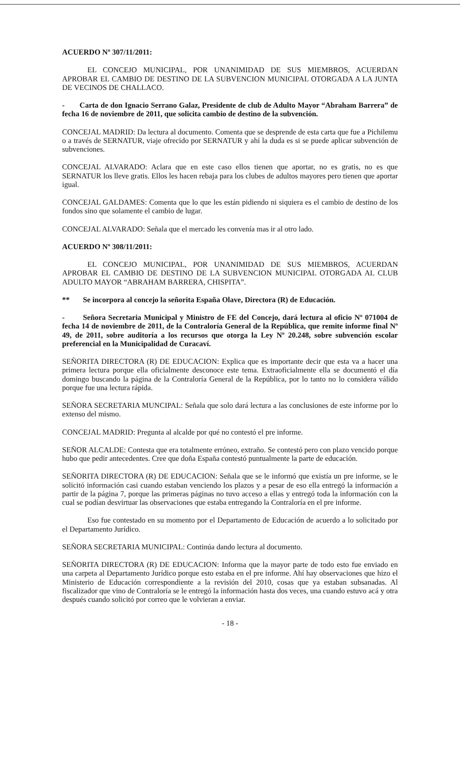ACUERDO Nº 307/11/2011:
EL CONCEJO MUNICIPAL, POR UNANIMIDAD DE SUS MIEMBROS, ACUERDAN APROBAR EL CAMBIO DE DESTINO DE LA SUBVENCION MUNICIPAL OTORGADA A LA JUNTA DE VECINOS DE CHALLACO.
- Carta de don Ignacio Serrano Galaz, Presidente de club de Adulto Mayor “Abraham Barrera” de fecha 16 de noviembre de 2011, que solicita cambio de destino de la subvención.
CONCEJAL MADRID: Da lectura al documento. Comenta que se desprende de esta carta que fue a Pichilemu o a través de SERNATUR, viaje ofrecido por SERNATUR y ahí la duda es si se puede aplicar subvención de subvenciones.
CONCEJAL ALVARADO: Aclara que en este caso ellos tienen que aportar, no es gratis, no es que SERNATUR los lleve gratis. Ellos les hacen rebaja para los clubes de adultos mayores pero tienen que aportar igual.
CONCEJAL GALDAMES: Comenta que lo que les están pidiendo ni siquiera es el cambio de destino de los fondos sino que solamente el cambio de lugar.
CONCEJAL ALVARADO: Señala que el mercado les convenía mas ir al otro lado.
ACUERDO Nº 308/11/2011:
EL CONCEJO MUNICIPAL, POR UNANIMIDAD DE SUS MIEMBROS, ACUERDAN APROBAR EL CAMBIO DE DESTINO DE LA SUBVENCION MUNICIPAL OTORGADA AL CLUB ADULTO MAYOR “ABRAHAM BARRERA, CHISPITA”.
** Se incorpora al concejo la señorita España Olave, Directora (R) de Educación.
- Señora Secretaria Municipal y Ministro de FE del Concejo, dará lectura al oficio Nº 071004 de fecha 14 de noviembre de 2011, de la Contraloría General de la República, que remite informe final Nº 49, de 2011, sobre auditoría a los recursos que otorga la Ley Nº 20.248, sobre subvención escolar preferencial en la Municipalidad de Curacaví.
SEÑORITA DIRECTORA (R) DE EDUCACION: Explica que es importante decir que esta va a hacer una primera lectura porque ella oficialmente desconoce este tema. Extraoficialmente ella se documentó el día domingo buscando la página de la Contraloría General de la República, por lo tanto no lo considera válido porque fue una lectura rápida.
SEÑORA SECRETARIA MUNCIPAL: Señala que solo dará lectura a las conclusiones de este informe por lo extenso del mismo.
CONCEJAL MADRID: Pregunta al alcalde por qué no contestó el pre informe.
SEÑOR ALCALDE: Contesta que era totalmente erróneo, extraño. Se contestó pero con plazo vencido porque hubo que pedir antecedentes. Cree que doña España contestó puntualmente la parte de educación.
SEÑORITA DIRECTORA (R) DE EDUCACION: Señala que se le informó que existía un pre informe, se le solicitó información casi cuando estaban venciendo los plazos y a pesar de eso ella entregó la información a partir de la página 7, porque las primeras páginas no tuvo acceso a ellas y entregó toda la información con la cual se podían desvirtuar las observaciones que estaba entregando la Contraloría en el pre informe.
Eso fue contestado en su momento por el Departamento de Educación de acuerdo a lo solicitado por el Departamento Jurídico.
SEÑORA SECRETARIA MUNICIPAL: Continúa dando lectura al documento.
SEÑORITA DIRECTORA (R) DE EDUCACION: Informa que la mayor parte de todo esto fue enviado en una carpeta al Departamento Jurídico porque esto estaba en el pre informe. Ahí hay observaciones que hizo el Ministerio de Educación correspondiente a la revisión del 2010, cosas que ya estaban subsanadas. Al fiscalizador que vino de Contraloría se le entregó la información hasta dos veces, una cuando estuvo acá y otra después cuando solicitó por correo que le volvieran a enviar.
- 18 -